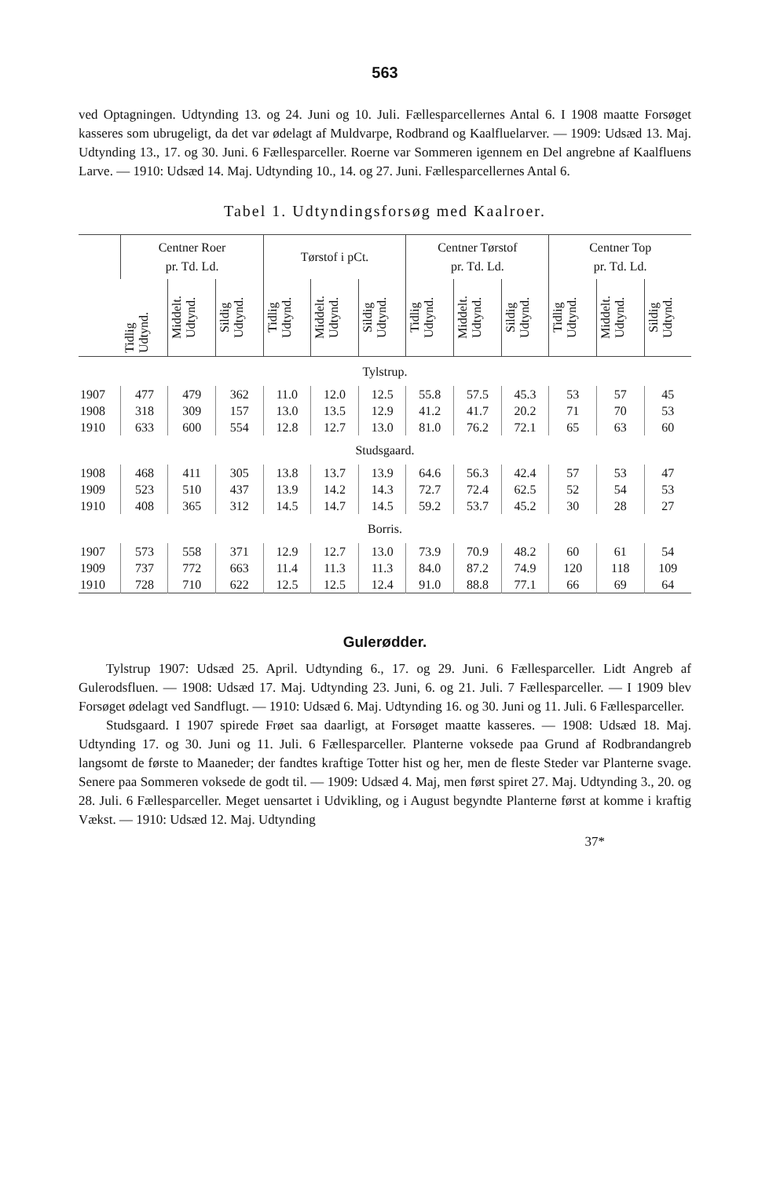563
ved Optagningen. Udtynding 13. og 24. Juni og 10. Juli. Fællesparcellernes Antal 6. I 1908 maatte Forsøget kasseres som ubrugeligt, da det var ødelagt af Muldvarpe, Rodbrand og Kaalfluelarver. — 1909: Udsæd 13. Maj. Udtynding 13., 17. og 30. Juni. 6 Fællesparceller. Roerne var Sommeren igennem en Del angrebne af Kaalfluens Larve. — 1910: Udsæd 14. Maj. Udtynding 10., 14. og 27. Juni. Fællesparcellernes Antal 6.
Tabel 1. Udtyndingsforsøg med Kaalroer.
| | Centner Roer pr. Td. Ld. | | | Tørstof i pCt. | | | Centner Tørstof pr. Td. Ld. | | | Centner Top pr. Td. Ld. | | |
| --- | --- | --- | --- | --- | --- | --- | --- | --- | --- | --- | --- | --- |
| | Tidlig Udtynd. | Middelt. Udtynd. | Sildig Udtynd. | Tidlig Udtynd. | Middelt. Udtynd. | Sildig Udtynd. | Tidlig Udtynd. | Middelt. Udtynd. | Sildig Udtynd. | Tidlig Udtynd. | Middelt. Udtynd. | Sildig Udtynd. |
| Tylstrup. | | | | | | | | | | | | |
| 1907 | 477 | 479 | 362 | 11.0 | 12.0 | 12.5 | 55.8 | 57.5 | 45.3 | 53 | 57 | 45 |
| 1908 | 318 | 309 | 157 | 13.0 | 13.5 | 12.9 | 41.2 | 41.7 | 20.2 | 71 | 70 | 53 |
| 1910 | 633 | 600 | 554 | 12.8 | 12.7 | 13.0 | 81.0 | 76.2 | 72.1 | 65 | 63 | 60 |
| Studsgaard. | | | | | | | | | | | | |
| 1908 | 468 | 411 | 305 | 13.8 | 13.7 | 13.9 | 64.6 | 56.3 | 42.4 | 57 | 53 | 47 |
| 1909 | 523 | 510 | 437 | 13.9 | 14.2 | 14.3 | 72.7 | 72.4 | 62.5 | 52 | 54 | 53 |
| 1910 | 408 | 365 | 312 | 14.5 | 14.7 | 14.5 | 59.2 | 53.7 | 45.2 | 30 | 28 | 27 |
| Borris. | | | | | | | | | | | | |
| 1907 | 573 | 558 | 371 | 12.9 | 12.7 | 13.0 | 73.9 | 70.9 | 48.2 | 60 | 61 | 54 |
| 1909 | 737 | 772 | 663 | 11.4 | 11.3 | 11.3 | 84.0 | 87.2 | 74.9 | 120 | 118 | 109 |
| 1910 | 728 | 710 | 622 | 12.5 | 12.5 | 12.4 | 91.0 | 88.8 | 77.1 | 66 | 69 | 64 |
Gulerødder.
Tylstrup 1907: Udsæd 25. April. Udtynding 6., 17. og 29. Juni. 6 Fællesparceller. Lidt Angreb af Gulerodsfluen. — 1908: Udsæd 17. Maj. Udtynding 23. Juni, 6. og 21. Juli. 7 Fællesparceller. — I 1909 blev Forsøget ødelagt ved Sandflugt. — 1910: Udsæd 6. Maj. Udtynding 16. og 30. Juni og 11. Juli. 6 Fællesparceller.
Studsgaard. I 1907 spirede Frøet saa daarligt, at Forsøget maatte kasseres. — 1908: Udsæd 18. Maj. Udtynding 17. og 30. Juni og 11. Juli. 6 Fællesparceller. Planterne voksede paa Grund af Rodbrandangreb langsomt de første to Maaneder; der fandtes kraftige Totter hist og her, men de fleste Steder var Planterne svage. Senere paa Sommeren voksede de godt til. — 1909: Udsæd 4. Maj, men først spiret 27. Maj. Udtynding 3., 20. og 28. Juli. 6 Fællesparceller. Meget uensartet i Udvikling, og i August begyndte Planterne først at komme i kraftig Vækst. — 1910: Udsæd 12. Maj. Udtynding
37*